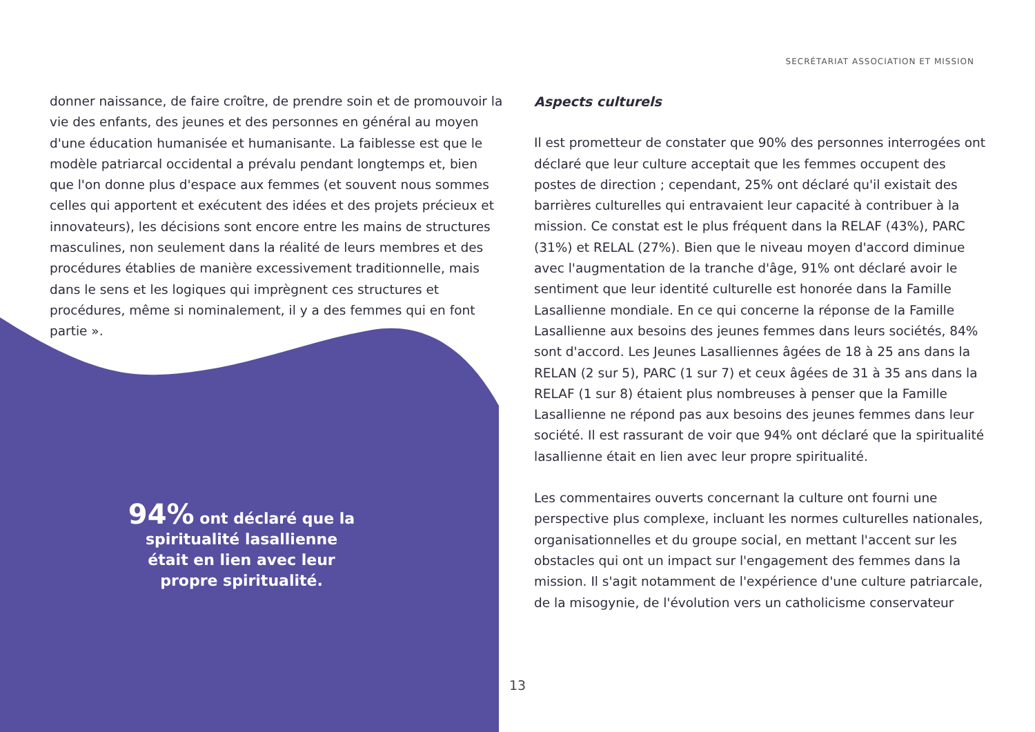SECRÉTARIAT ASSOCIATION ET MISSION
donner naissance, de faire croître, de prendre soin et de promouvoir la vie des enfants, des jeunes et des personnes en général au moyen d'une éducation humanisée et humanisante. La faiblesse est que le modèle patriarcal occidental a prévalu pendant longtemps et, bien que l'on donne plus d'espace aux femmes (et souvent nous sommes celles qui apportent et exécutent des idées et des projets précieux et innovateurs), les décisions sont encore entre les mains de structures masculines, non seulement dans la réalité de leurs membres et des procédures établies de manière excessivement traditionnelle, mais dans le sens et les logiques qui imprègnent ces structures et procédures, même si nominalement, il y a des femmes qui en font partie ».
94% ont déclaré que la spiritualité lasallienne était en lien avec leur propre spiritualité.
Aspects culturels
Il est prometteur de constater que 90% des personnes interrogées ont déclaré que leur culture acceptait que les femmes occupent des postes de direction ; cependant, 25% ont déclaré qu'il existait des barrières culturelles qui entravaient leur capacité à contribuer à la mission. Ce constat est le plus fréquent dans la RELAF (43%), PARC (31%) et RELAL (27%). Bien que le niveau moyen d'accord diminue avec l'augmentation de la tranche d'âge, 91% ont déclaré avoir le sentiment que leur identité culturelle est honorée dans la Famille Lasallienne mondiale. En ce qui concerne la réponse de la Famille Lasallienne aux besoins des jeunes femmes dans leurs sociétés, 84% sont d'accord. Les Jeunes Lasalliennes âgées de 18 à 25 ans dans la RELAN (2 sur 5), PARC (1 sur 7) et ceux âgées de 31 à 35 ans dans la RELAF (1 sur 8) étaient plus nombreuses à penser que la Famille Lasallienne ne répond pas aux besoins des jeunes femmes dans leur société. Il est rassurant de voir que 94% ont déclaré que la spiritualité lasallienne était en lien avec leur propre spiritualité.
Les commentaires ouverts concernant la culture ont fourni une perspective plus complexe, incluant les normes culturelles nationales, organisationnelles et du groupe social, en mettant l'accent sur les obstacles qui ont un impact sur l'engagement des femmes dans la mission. Il s'agit notamment de l'expérience d'une culture patriarcale, de la misogynie, de l'évolution vers un catholicisme conservateur
13